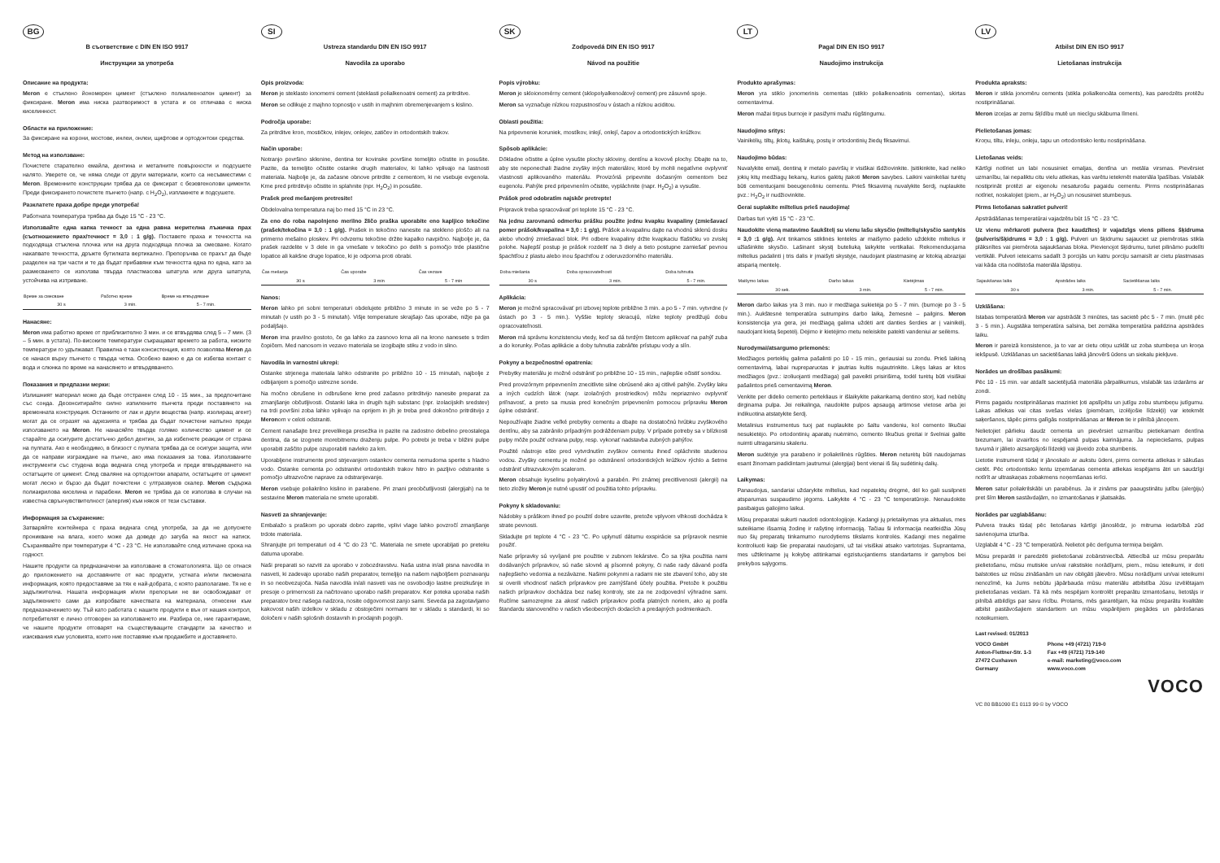BG
В съответствие с DIN EN ISO 9917
Инструкции за употреба
Описание на продукта:
Meron е стъклено йономерен цимент (стъклено полиалкеноатен цимент) за фиксиране. Meron има ниска разтворимост в устата и се отличава с ниска киселинност.
Области на приложение:
За фиксиране на корони, мостове, инлеи, онлеи, щифтове и ортодонтски средства.
Метод на използване:
Почистете старателно емайла, дентина и металните повърхности и подсушете налято. Уверете се, че няма следи от други материали, които са несъвместими с Meron. Временните конструкции трябва да се фиксират с безевгенолови цименти. Преди фиксирането почистете пънчето (напр. с H<sub>2</sub>O<sub>2</sub>), изплакнете и подсушете.
Разклатете праха добре преди употреба!
Работната температура трябва да бъде 15 °C - 23 °C.
Използвайте една капка течност за една равна мерителна лъжичка прах (съотношението прах/течност = 3,0 : 1 g/g). Поставете праха и течността на подходяща стъклена плочка или на друга подходяща плочка за смесване. Когато накапвате течността, дръжте бутилката вертикално. Препоръчва се прахът да бъде разделен на три части и те да бъдат прибавяни към течността една по една, като за размесването се използва твърда пластмасова шпатула или друга шпатула, устойчива на изтриване.
| Време за смесване | Работно време | Време на втвърдяване |
| --- | --- | --- |
| 30 s | 3 min. | 5 - 7 min. |
Нанасяне:
Meron има работно време от приблизително 3 мин. и се втвърдява след 5 – 7 мин. (3 – 5 мин. в устата). По-високите температури съкращават времето за работа, ниските температури го удължават. Правилна е тази консистенция, която позволява Meron да се нанася върху пънчето с твърда четка. Особено важно е да се избегва контакт с вода и слюнка по време на нанасянето и втвърдяването.
Показания и предпазни мерки:
Излишният материал може да бъде отстранен след 10 - 15 мин., за предпочитане със сонда. Десенситирайте силно изпилените пънчета преди поставянето на временната конструкция. Останките от лак и други вещества (напр. изолиращ агент) могат да се отразят на адхезията и трябва да бъдат почистени напълно преди използването на Meron. Не нанасяйте твърде голямо количество цимент и се старайте да осигурите достатъчно дебел дентин, за да избегнете реакции от страна на пулпата. Ако е необходимо, в близост с пулпата трябва да се осигури защита, или да се направи изграждане на пънче, ако има показания за това. Използваните инструменти със студена вода веднага след употреба и преди втвърдяването на остатъците от цимент. След сваляне на ортодонтски апарати, остатъците от цимент могат лесно и бързо да бъдат почистени с ултразвуков скалер. Meron съдържа полиакрилова киселина и парабени. Meron не трябва да се използва в случаи на известна свръхчувствителност (алергия) към някоя от тези съставки.
Информация за съхранение:
Затваряйте контейнера с праха веднага след употреба, за да не допуснете проникване на влага, което може да доведе до загуба на якост на натиск. Съхранявайте при температури 4 °C - 23 °C. Не използвайте след изтичане срока на годност.
Нашите продукти са предназначени за използване в стоматологията. Що се отнася до приложението на доставяните от нас продукти, устната и/или писмената информация, която предоставяме за тях е най-добрата, с която разполагаме. Тя не е задължителна. Нашата информация и/или препоръки не ви освобождават от задължението сами да изпробвате качествата на материала, отнесени към предназначението му. Тъй като работата с нашите продукти е вън от нашия контрол, потребителят е лично отговорен за използването им. Разбира се, ние гарантираме, че нашите продукти отговарят на съществуващите стандарти за качество и изисквания към условията, които ние поставяме към продажбите и доставянето.
SI
Ustreza standardu DIN EN ISO 9917
Navodila za uporabo
Opis proizvoda:
Meron je steklasto ionomerni cement (steklasti polialkenoatni cement) za pritrditve.
Meron se odlikuje z majhno topnostjo v ustih in majhnim obremenjevanjem s kislino.
Področja uporabe:
Za pritrditve kron, mostičkov, inlejev, onlejev, zatičev in ortodontskih trakov.
Način uporabe:
Notranjo površino sklenine, dentina ter kovinske površine temeljito očistite in posušite. Pazite, da temeljito očistite ostanke drugih materialov, ki lahko vplivajo na lastnosti materiala. Najbolje je, da začasne obnove pritrdite z cementom, ki ne vsebuje evgenola. Krne pred pritrditvijo očistite in splahnite (npr. H<sub>2</sub>O<sub>2</sub>) in posušite.
Prašek pred mešanjem pretresite!
Obdelovalna temperatura naj bo med 15 °C in 23 °C.
Za eno do roba napolnjeno merilno žličo praška uporabite eno kapljico tekočine (prašek/tekočina = 3,0 : 1 g/g). Prašek in tekočino nanesite na steklenо ploščо ali na primerno mešalno ploskev. Pri odvzemu tekočine držite kapalko navpično. Najbolje je, da prašek razdelite v 3 dele in ga vmešate v tekočino po delih s pomočjo trde plastične lopatice ali kakšne druge lopatice, ki je odporna proti obrabi.
| Čas mešanja | Čas uporabe | Čas vezave |
| --- | --- | --- |
| 30 s | 3 min | 5 - 7 min |
Nanos:
Meron lahko pri sobni temperaturi obdelujete približno 3 minute in se veže po 5 - 7 minutah (v ustih po 3 - 5 minutah). Višje temperature skrajšajo čas uporabe, nižje pa ga podaljšajo.
Meron ima pravilno gostoto, če ga lahko za zasnovo krna ali na krono nanesete s trdim čopičem. Med nanosom in vezavo materiala se izogibajte stiku z vodo in slino.
Navodila in varnostni ukrepi:
Ostanke strjenega materiala lahko odstranite po približno 10 - 15 minutah, najbolje z odbijanjem s pomočjo ustrezne sonde.
Na močno obrušene in odbrušene krne pred začasno pritrditvijo nanesite preparat za zmanjšanje občutljivosti. Ostanki laka in drugih tujih substanc (npr. izolacijskih sredstev) na trdi površini zoba lahko vplivajo na oprijem in jih je treba pred dokončno pritrditvijo z Meronom v celoti odstraniti.
Cement nanašajte brez prevelikega presežka in pazite na zadostno debelino preostalega dentina, da se izognete morebitnemu draženju pulpe. Po potrebi je treba v bližini pulpe uporabiti zaščito pulpe ozuporabiti navlеko za krn.
Uporabljene instrumente pred strjevanjem ostankov cementa nemudoma sperite s hladno vodo. Ostanke cementa po odstranitvi ortodontskih trakov hitro in pazljivo odstranite s pomočjo ultrazvočne naprave za odstranjevanje.
Meron vsebuje poliakrilno kislino in parabene. Pri znani preobčutljivosti (alergijah) na te sestavine Meron materiala ne smete uporabiti.
Nasveti za shranjevanje:
Embalažo s praškom po uporabi dobro zaprite, vplivi vlage lahko povzročí zmanjšanje trdote materiala.
Shranjujte pri temperaturi od 4 °C do 23 °C. Materiala ne smete uporabljati po preteku datuma uporabe.
Naši preparati so razviti za uporabo v zobozdravstvu. Naša ustna in/ali pisna navodila in nasveti, ki zadevajo uporabo naših preparatov, temeljijo na našem najboljšem poznavanju in so neobvezujoča. Naša navodila in/ali nasveti vas ne osvobodijo lastne preizkušnje in presoje o primernosti za načrtovano uporabo naših preparatov. Ker poteka uporaba naših preparatov brez našega nadzora, nosite odgovornost zanjo sami. Seveda pa zagotavljamo kakovost naših izdelkov v skladu z obstoječimi normami ter v skladu s standardi, ki so določeni v naših splošnih dostavnih in prodajnih pogojih.
SK
Zodpovedá DIN EN ISO 9917
Návod na použitie
Popis výrobku:
Meron je skloionomérny cement (sklopolyalkenoátový cement) pre zásuvné spoje.
Meron sa vyznačuje nízkou rozpustnosťou v ústach a nízkou aciditou.
Oblasti použitia:
Na pripevnenie koruniek, mostíkov, inlejí, onlejí, čapov a ortodontických krúžkov.
Spôsob aplikácie:
Dôkladne očistite a úplne vysušte plochy skloviny, dentínu a kovové plochy. Dbajte na to, aby ste neponechali žiadne zvyšky iných materiálov, ktoré by mohli negatívne ovplyvniť vlastnosti aplikovaného materiálu. Provizóriá pripevnite dočasným cementom bez eugenolu. Pahýle pred pripevnením očistite, vypláchnite (napr. H<sub>2</sub>O<sub>2</sub>) a vysušte.
Prášok pred odobratím najskôr pretrepte!
Pripravok treba spracovávať pri teplote 15 °C - 23 °C.
Na jednu zarovnanú odmerku prášku použite jednu kvapku kvapaliny (zmiešavací pomer prášok/kvapalina = 3,0 : 1 g/g). Prášok a kvapalinu dajte na vhodnú sklenú dosku alebo vhodný zmiešavací blok. Pri odbere kvapaliny držte kvapkaciu fľaštičku vo zvislej polohe. Najlepší postup je prášok rozdeliť na 3 diely a tieto postupne zamiešať pevnou špachtľou z plastu alebo inou špachtľou z oderuvzdorného materiálu.
| Doba miešania | Doba opracovateľnosti | Doba tuhnutia |
| --- | --- | --- |
| 30 s | 3 min. | 5 - 7 min. |
Aplikácia:
Meron je možné spracovávať pri izbovej teplote približne 3 min. a po 5 - 7 min. vytvrdne (v ústach po 3 - 5 min.). Vyššie teploty skracujú, nízke teploty predlžujú dobu opracovateľnosti.
Meron má správnu konzistenciu vtedy, keď sa dá tvrdým štetcom aplikovať na pahýľ zuba a do korunky. Počas aplikácie a doby tuhnutia zabráňte prístupu vody a slín.
Pokyny a bezpečnostné opatrenia:
Prebytky materiálu je možné odstrániť po približne 10 - 15 min., najlepšie očistiť sondou.
Pred provizórnym pripevnením znecitlivte silne obrúsené ako aj citlivé pahýle. Zvyšky laku a iných cudzích látok (napr. izolačných prostriedkov) môžu nepriaznivo ovplyvniť priľnavosť, a preto sa musia pred konečným pripevnením pomocou prípravku Meron úplne odstrániť.
Nepoužívajte žiadne veľké prebytky cementu a dbajte na dostatočnú hrúbku zvyškového dentínu, aby sa zabránilo prípadným podráždeniam pulpy. V prípade potreby sa v blízkosti pulpy môže použiť ochrana pulpy, resp. vykonať nadstavba zubných pahýľov.
Použité nástroje ešte pred vytvrdnutím zvyškov cementu ihneď opláchnite studenou vodou. Zvyšky cementu je možné po odstránení ortodontických krúžkov rýchlo a šetrne odstrániť ultrazvukovým scalerom.
Meron obsahuje kyselinu polyakrylovú a parabén. Pri známej precitlivenosti (alergii) na tieto zložky Meron je nutné upustiť od použitia tohto prípravku.
Pokyny k skladovaniu:
Nádobky s práškom ihneď po použití dobre uzavrite, pretože vplyvom vlhkosti dochádza k strate pevnosti.
Skladujte pri teplote 4 °C - 23 °C. Po uplynutí dátumu exspirácie sa prípravok nesmie použiť.
Naše prípravky sú vyvíjané pre použitie v zubnom lekárstve. Čo sa týka použitia nami dodávaných prípravkov, sú naše slovné aj písomné pokyny, či naše rady dávané podľa najlepšieho vedomia a nezáväzne. Našimi pokynmi a radami nie ste zbavení toho, aby ste si overili vhodnosť našich prípravkov pre zamýšľané účely použitia. Pretože k použitiu našich prípravkov dochádza bez našej kontroly, ste za ne zodpovední výhradne sami. Ručíme samozrejme za akosť našich prípravkov podľa platných noriem, ako aj podľa štandardu stanoveného v našich všeobecných dodacích a predajných podmienkach.
LT
Pagal DIN EN ISO 9917
Naudojimo instrukcija
Produkto aprašymas:
Meron yra stiklo jonomerinis cementas (stiklo polialkenoatinis cementas), skirtas cementavimui.
Meron mažai tirpus burnoje ir pasižymi mažu rūgštingumu.
Naudojimo sritys:
Vainikėlių, tiltų, įklotų, kaištukų, postų ir ortodontinių žiedų fiksavimui.
Naudojimo būdas:
Nuvalykite emalį, dentiną ir metalo paviršių ir visiškai išdžiovinkite. Įsitikinkite, kad neliko jokių kitų medžiagų liekanų, kurios galėtų įtakoti Meron savybes. Laikini vainikėliai turėtų būti cementuojami beeugenoliniu cementu. Prieš fiksavimą nuvalykite šerdį, nuplaukite pvz.: H<sub>2</sub>O<sub>2</sub> ir nudžiovinkite.
Gerai suplakite miltelius prieš naudojimą!
Darbas turi vykti 15 °C - 23 °C.
Naudokite vieną matavimo šaukštelį su vienu lašu skysčio (miltelių/skysčio santykis = 3,0 :1 g/g). Ant tinkamos stiklinės lentelės ar maišymo padelio uždėkite miltelius ir užlašinkite skysčio. Lašinant skystį buteliuką laikykite vertikaliai. Rekomenduojama miltelius padalinti į tris dalis ir įmaišyti skystyje, naudojant plastmasinę ar kitokią abrazijai atsparią mentelę.
| Maišymo laikas | Darbo laikas | Kietėjimas |
| --- | --- | --- |
| 30 sek. | 3 min. | 5 - 7 min. |
Meron darbo laikas yra 3 min. nuo ir medžiaga sukietėja po 5 - 7 min. (burnoje po 3 - 5 min.). Aukštesnė temperatūra sutrumpins darbo laiką, žemesnė – pailgins. Meron konsistencija yra gera, jei medžiagą galima uždėti ant danties šerdies ar į vainikėlį, naudojant kietą šepetėlį. Dėjimo ir kietėjimo metu neleiskite patekti vandeniui ar seilėms.
Nurodymai/atsargumo priemonės:
Medžiagos perteklių galima pašalinti po 10 - 15 min., geriausiai su zondu. Prieš laikiną cementavimą, labai nupreparuotas ir jautrias kultis nujautrinkite. Likęs lakas ar kitos medžiagos (pvz.: izoliuojanti medžiaga) gali paveikti prisirišimą, todėl turėtų būti visiškai pašalintos prieš cementavimą Meron.
Venkite per didelio cemento pertekliaus ir išlaikykite pakankamą dentino storį, kad nebūtų dirginama pulpa. Jei reikalinga, naudokite pulpos apsaugą artimose vietose arba jei indikuotina atstatykite šerdį.
Metalinius instrumentus tuoj pat nuplaukite po šaltu vandeniu, kol cemento likučiai nesukietėjo. Po ortodontinių aparatų nuėmimo, cemento likučius greitai ir švelniai galite nuimti ultragarsiniu skaleriu.
Meron sudėtyje yra parabeno ir poliakrilinės rūgšties. Meron neturėtų būti naudojamas esant žinomam padidintam jautrumui (alergijai) bent vienai iš šių sudėtinių dalių.
Laikymas:
Panaudojus, sandariai uždarykite miltelius, kad nepatektų drėgmė, dėl ko gali susilpnėti atsparumas suspaudimo jėgoms. Laikykite 4 °C - 23 °C temperatūroje. Nenaudokite pasibaigus galiojimo laikui.
Mūsų preparatai sukurti naudoti odontologijoje. Kadangi jų prietaikymas yra aktualus, mes suteikiame išsamią žodinę ir rašytinę informaciją. Tačiau ši informacija neatleidžia Jūsų nuo šių preparatų tinkamumo nurodytiems tikslams kontrolės. Kadangi mes negalime kontroliuoti kaip šie preparatai naudojami, už tai visiškai atsako vartotojas. Suprantama, mes užtikriname jų kokybę atitinkamai egzistuojantiems standartams ir gamybos bei prekybos sąlygoms.
LV
Atbilst DIN EN ISO 9917
Lietošanas instrukcija
Produkta apraksts:
Meron ir stikla jonomēru cements (stikla polialkenoāta cements), kas paredzēts protēžu nostiprināšanai.
Meron izceļas ar zemu šķīdību mutē un niecīgu skābuma līmeni.
Pielietošanas jomas:
Kroņu, tiltu, inleju, onleju, tapu un ortodontisko lentu nostiprināšana.
Lietošanas veids:
Kārtīgi notīriet un labi nosusiniet emaljas, dentīna un metāla virsmas. Pievērsiet uzmanību, lai nepaliktu citu vielu atliekas, kas varētu ietekmēt materiāla īpašības. Vislabāk nostiprināt protēzi ar eigenolu nesaturošu pagaidu cementu. Pirms nostiprināšanas notīriet, noskalojiet (piem., ar H<sub>2</sub>O<sub>2</sub>) un nosusiniet stumbeņus.
Pirms lietošanas sakratiet pulveri!
Apstrādāšanas temperatūrai vajadzētu būt 15 °C - 23 °C.
Uz vienu mērkaroti pulvera (bez kaudzītes) ir vajadzīgs viens piliens šķidruma (pulveris/šķidrums = 3,0 : 1 g/g). Pulveri un šķidrumu sajauciet uz piemērotas stikla plāksnītes vai piemērota sajaukšanas bloka. Pievienojot šķidrumu, turiet pilināmo pudelīti vertikāli. Pulveri ieteicams sadalīt 3 porcijās un katru porciju samaisīt ar cietu plastmasas vai kāda cita nodilstoša materiāla lāpstiņu.
| Sajaukšanas laiks | Apstrādes laiks | Sacietēšanas laiks |
| --- | --- | --- |
| 30 s | 3 min. | 5 - 7 min. |
Uzklāšana:
Istabas temperatūrā Meron var apstrādāt 3 minūtes, tas sacietē pēc 5 - 7 min. (mutē pēc 3 - 5 min.). Augstāka temperatūra saīsina, bet zemāka temperatūra paildzina apstrādes laiku.
Meron ir pareizā konsistence, ja to var ar cietu otiņu uzklāt uz zoba stumbeņa un kroņa iekšpusē. Uzklāšanas un sacietēšanas laikā jānovērš ūdens un siekalu piekļuve.
Norādes un drošības pasākumi:
Pēc 10 - 15 min. var atdalīt sacietējušā materiāla pārpalikumus, vislabāk tas izdarāms ar zondi.
Pirms pagaidu nostiprināšanas maziniet ļoti apslīpētu un jutīgu zobu stumbeņu jutīgumu. Lakas atliekas vai citas svešas vielas (piemēram, izolējošie līdzekļi) var ietekmēt saķeršanos, tāpēc pirms galīgās nostiprināšanas ar Meron tie ir pilnībā jānoņem.
Nelietojiet pārlieku daudz cementa un pievērsiet uzmanību pietiekamam dentīna biezumam, lai izvairītos no iespējamā pulpas kairinājuma. Ja nepieciešams, pulpas tuvumā ir jālieto aizsargājoši līdzekļi vai jāveido zoba stumbenis.
Lietotie instrumenti tūdaļ ir jānoskalo ar aukstu ūdeni, pirms cementa atliekas ir sākušas cietēt. Pēc ortodontisko lentu izņemšanas cementa atliekas iespējams ātri un saudzīgi notīrīt ar ultraskaņas zobakmens noņemšanas ierīci.
Meron satur poliakrilskābi un parabēnus. Ja ir zināms par paaugstinātu jutību (alerģiju) pret šīm Meron sastāvdaļām, no izmantošanas ir jāatsakās.
Norādes par uzglabāšanu:
Pulvera trauks tūdaļ pēc lietošanas kārtīgi jānoslēdz, jo mitruma iedarbībā zūd savienojuma izturība.
Uzglabāt 4 °C - 23 °C temperatūrā. Nelietot pēc derīguma termiņa beigām.
Mūsu preparāti ir paredzēti pielietošanai zobārstniecībā. Attiecībā uz mūsu preparātu pielietošanu, mūsu mutiskie un/vai rakstiskie norādījumi, piem., mūsu ieteikumi, ir doti balstoties uz mūsu zināšanām un nav obligāti jāievēro. Mūsu norādījumi un/vai ieteikumi nenozīmē, ka Jums nebūtu jāpārbauda mūsu materiālu atbilstība Jūsu izvēlētajam pielietošanas veidam. Tā kā mēs nespējam kontrolēt preparātu izmantošanu, lietotājs ir pilnībā atbildīgs par savu rīcību. Protams, mēs garantējam, ka mūsu preparātu kvalitāte atbilst pastāvošajiem standartiem un mūsu vispārējiem piegādes un pārdošanas noteikumiem.
Last revised: 01/2013
VOCO GmbH
Anton-Flettner-Str. 1-3
27472 Cuxhaven
Germany
Phone +49 (4721) 719-0
Fax +49 (4721) 719-140
e-mail: marketing@voco.com
www.voco.com
VOCO
VC 80 BB1090 E1 0113 99 © by VOCO